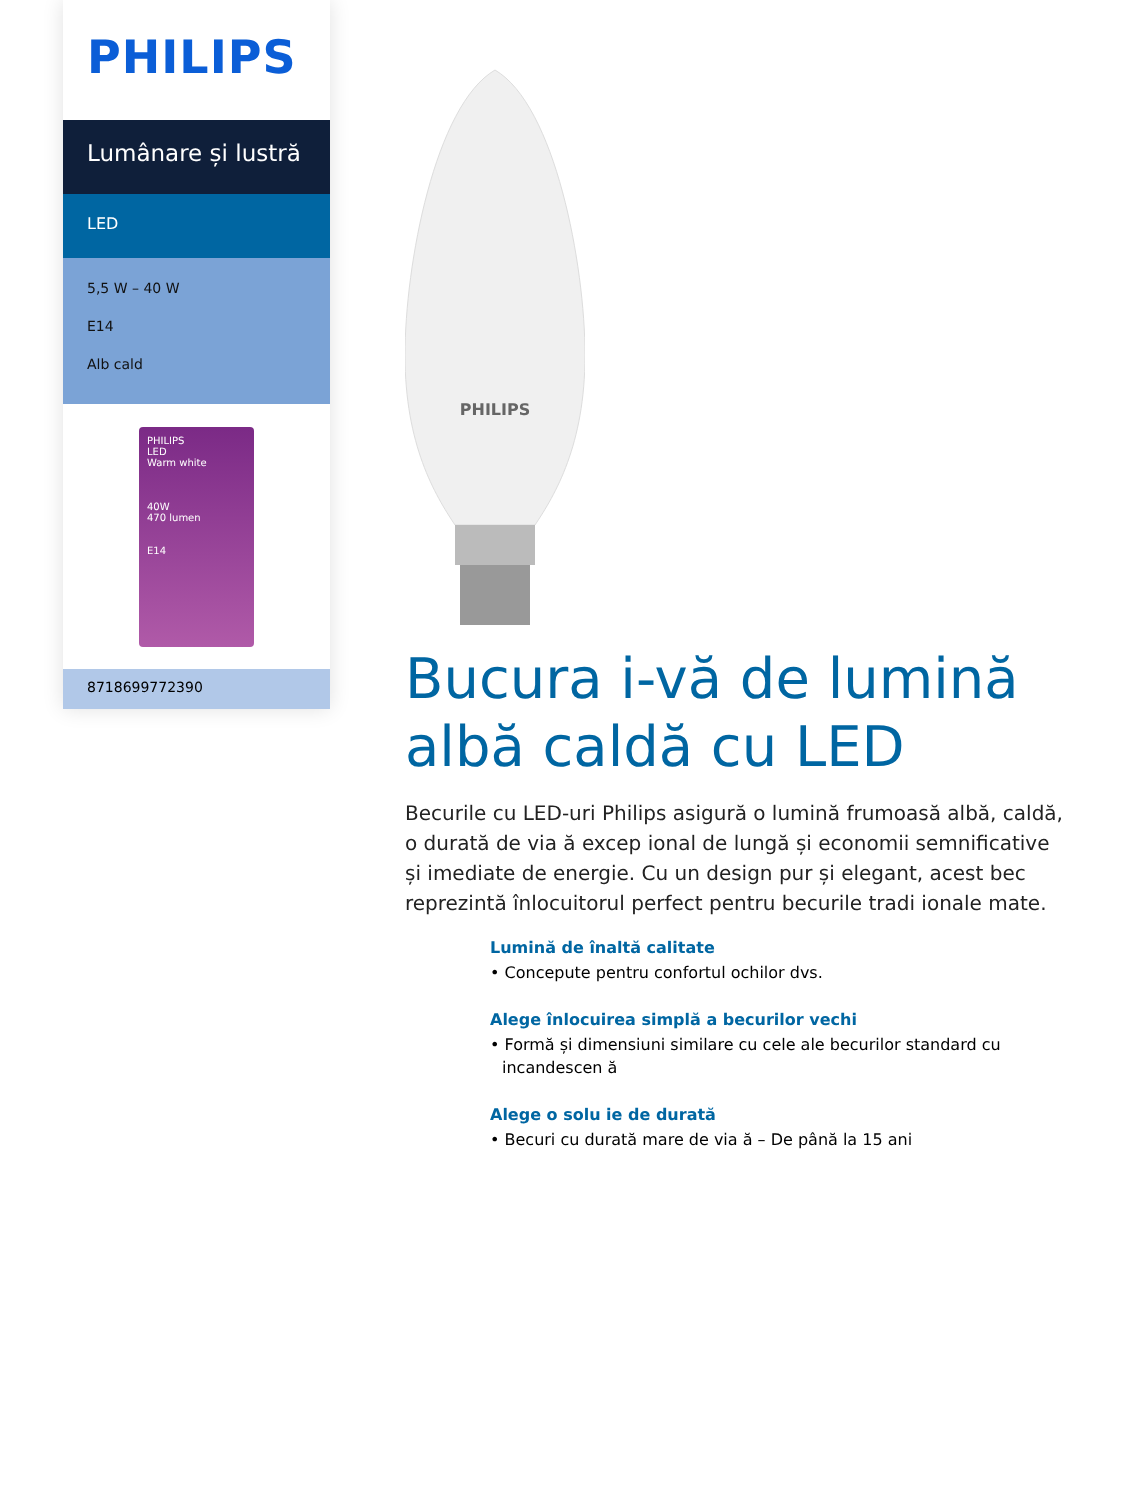PHILIPS
Lumânare și lustră
LED
5,5 W – 40 W
E14
Alb cald
PHILIPS
LED
Warm white
40W
470 lumen
E14
8718699772390
PHILIPS
Bucura i-vă de lumină albă caldă cu LED
Becurile cu LED-uri Philips asigură o lumină frumoasă albă, caldă, o durată de via ă excep ional de lungă și economii semnificative și imediate de energie. Cu un design pur și elegant, acest bec reprezintă înlocuitorul perfect pentru becurile tradi ionale mate.
Lumină de înaltă calitate
• Concepute pentru confortul ochilor dvs.
Alege înlocuirea simplă a becurilor vechi
• Formă și dimensiuni similare cu cele ale becurilor standard cu incandescen ă
Alege o solu ie de durată
• Becuri cu durată mare de via ă – De până la 15 ani